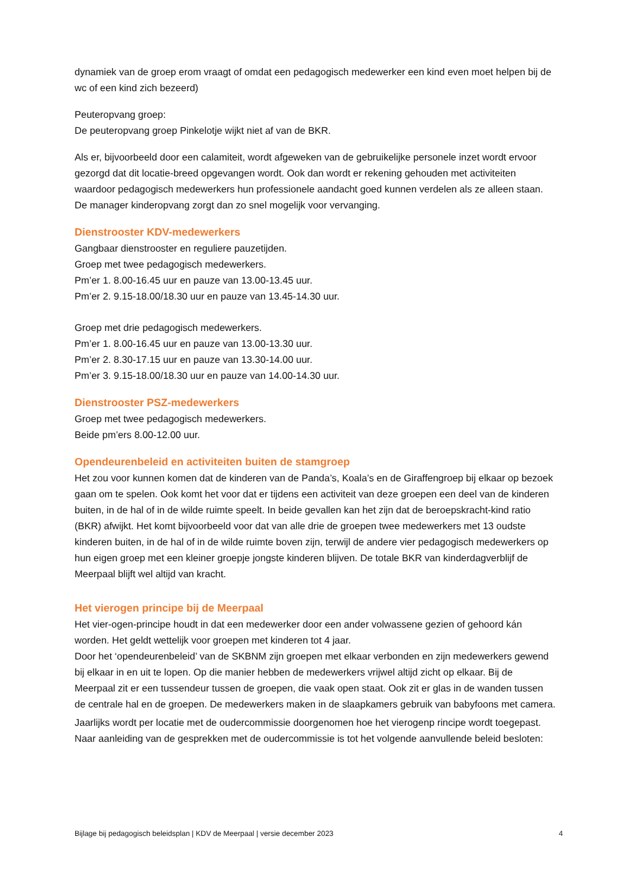dynamiek van de groep erom vraagt of omdat een pedagogisch medewerker een kind even moet helpen bij de wc of een kind zich bezeerd)
Peuteropvang groep:
De peuteropvang groep Pinkelotje wijkt niet af van de BKR.
Als er, bijvoorbeeld door een calamiteit, wordt afgeweken van de gebruikelijke personele inzet wordt ervoor gezorgd dat dit locatie-breed opgevangen wordt. Ook dan wordt er rekening gehouden met activiteiten waardoor pedagogisch medewerkers hun professionele aandacht goed kunnen verdelen als ze alleen staan. De manager kinderopvang zorgt dan zo snel mogelijk voor vervanging.
Dienstrooster KDV-medewerkers
Gangbaar dienstrooster en reguliere pauzetijden.
Groep met twee pedagogisch medewerkers.
Pm’er 1. 8.00-16.45 uur en pauze van 13.00-13.45 uur.
Pm’er 2. 9.15-18.00/18.30 uur en pauze van 13.45-14.30 uur.
Groep met drie pedagogisch medewerkers.
Pm’er 1. 8.00-16.45 uur en pauze van 13.00-13.30 uur.
Pm’er 2. 8.30-17.15 uur en pauze van 13.30-14.00 uur.
Pm’er 3. 9.15-18.00/18.30 uur en pauze van 14.00-14.30 uur.
Dienstrooster PSZ-medewerkers
Groep met twee pedagogisch medewerkers.
Beide pm’ers 8.00-12.00 uur.
Opendeurenbeleid en activiteiten buiten de stamgroep
Het zou voor kunnen komen dat de kinderen van de Panda’s, Koala’s en de Giraffengroep bij elkaar op bezoek gaan om te spelen. Ook komt het voor dat er tijdens een activiteit van deze groepen een deel van de kinderen buiten, in de hal of in de wilde ruimte speelt. In beide gevallen kan het zijn dat de beroepskracht-kind ratio (BKR) afwijkt. Het komt bijvoorbeeld voor dat van alle drie de groepen twee medewerkers met 13 oudste kinderen buiten, in de hal of in de wilde ruimte boven zijn, terwijl de andere vier pedagogisch medewerkers op hun eigen groep met een kleiner groepje jongste kinderen blijven. De totale BKR van kinderdagverblijf de Meerpaal blijft wel altijd van kracht.
Het vierogen principe bij de Meerpaal
Het vier-ogen-principe houdt in dat een medewerker door een ander volwassene gezien of gehoord kán worden. Het geldt wettelijk voor groepen met kinderen tot 4 jaar.
Door het ‘opendeurenbeleid’ van de SKBNM zijn groepen met elkaar verbonden en zijn medewerkers gewend bij elkaar in en uit te lopen. Op die manier hebben de medewerkers vrijwel altijd zicht op elkaar. Bij de Meerpaal zit er een tussendeur tussen de groepen, die vaak open staat. Ook zit er glas in de wanden tussen de centrale hal en de groepen. De medewerkers maken in de slaapkamers gebruik van babyfoons met camera.
Jaarlijks wordt per locatie met de oudercommissie doorgenomen hoe het vierogenp rincipe wordt toegepast.
Naar aanleiding van de gesprekken met de oudercommissie is tot het volgende aanvullende beleid besloten:
Bijlage bij pedagogisch beleidsplan | KDV de Meerpaal | versie december 2023 4